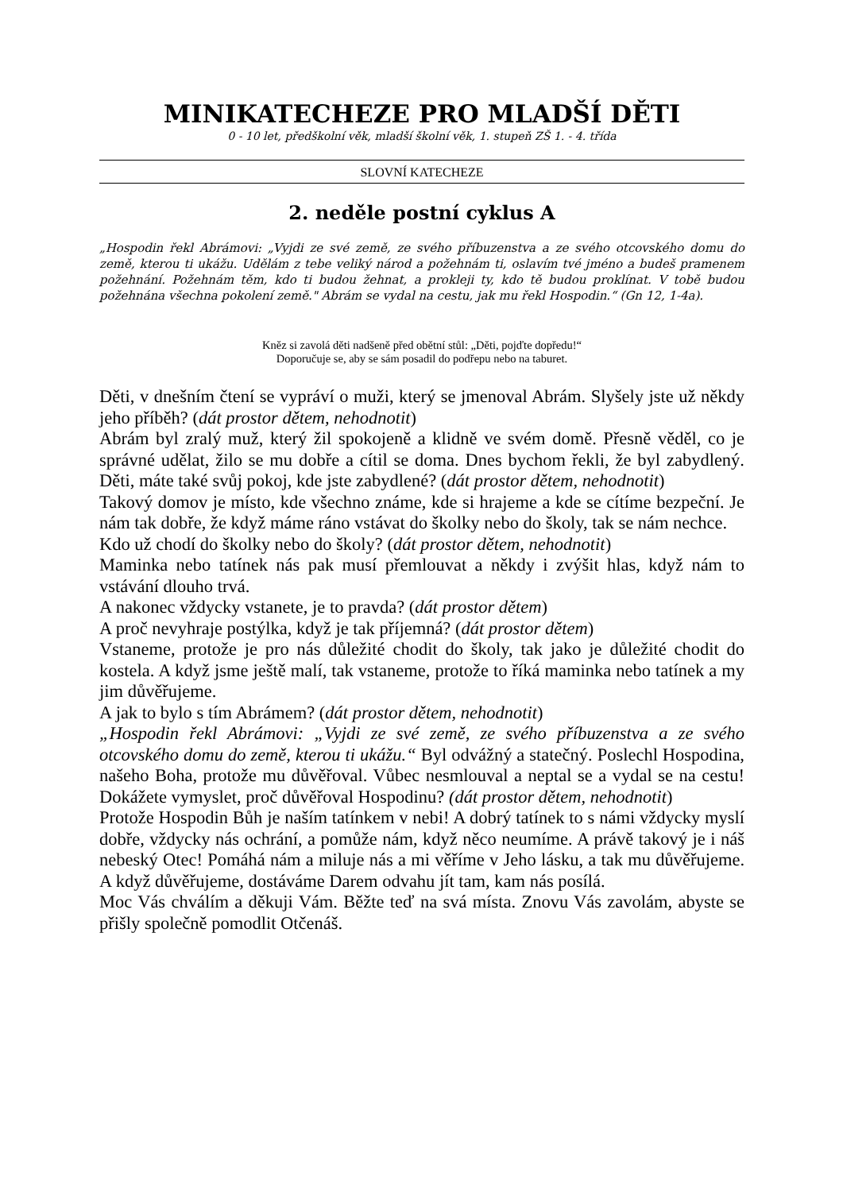MINIKATECHEZE PRO MLADŠÍ DĚTI
0 - 10 let, předškolní věk, mladší školní věk, 1. stupeň ZŠ 1. - 4. třída
SLOVNÍ KATECHEZE
2. neděle postní cyklus A
„Hospodin řekl Abrámovi: „Vyjdi ze své země, ze svého příbuzenstva a ze svého otcovského domu do země, kterou ti ukážu. Udělám z tebe veliký národ a požehnám ti, oslavím tvé jméno a budeš pramenem požehnání. Požehnám těm, kdo ti budou žehnat, a prokleji ty, kdo tě budou proklínat. V tobě budou požehnána všechna pokolení země." Abrám se vydal na cestu, jak mu řekl Hospodin.“ (Gn 12, 1-4a).
Kněz si zavolá děti nadšeně před obětní stůl: „Děti, pojďte dopředu!“
Doporučuje se, aby se sám posadil do podřepu nebo na taburet.
Děti, v dnešním čtení se vypráví o muži, který se jmenoval Abrám. Slyšely jste už někdy jeho příběh? (dát prostor dětem, nehodnotit)
Abrám byl zralý muž, který žil spokojeně a klidně ve svém domě. Přesně věděl, co je správné udělat, žilo se mu dobře a cítil se doma. Dnes bychom řekli, že byl zabydlený. Děti, máte také svůj pokoj, kde jste zabydlené? (dát prostor dětem, nehodnotit)
Takový domov je místo, kde všechno známe, kde si hrajeme a kde se cítíme bezpeční. Je nám tak dobře, že když máme ráno vstávat do školky nebo do školy, tak se nám nechce.
Kdo už chodí do školky nebo do školy? (dát prostor dětem, nehodnotit)
Maminka nebo tatínek nás pak musí přemlouvat a někdy i zvýšit hlas, když nám to vstávání dlouho trvá.
A nakonec vždycky vstanete, je to pravda? (dát prostor dětem)
A proč nevyhraje postýlka, když je tak příjemná? (dát prostor dětem)
Vstaneme, protože je pro nás důležité chodit do školy, tak jako je důležité chodit do kostela. A když jsme ještě malí, tak vstaneme, protože to říká maminka nebo tatínek a my jim důvěřujeme.
A jak to bylo s tím Abrámem? (dát prostor dětem, nehodnotit)
„Hospodin řekl Abrámovi: „Vyjdi ze své země, ze svého příbuzenstva a ze svého otcovského domu do země, kterou ti ukážu.“ Byl odvážný a statečný. Poslechl Hospodina, našeho Boha, protože mu důvěřoval. Vůbec nesmlouval a neptal se a vydal se na cestu! Dokážete vymyslet, proč důvěřoval Hospodinu? (dát prostor dětem, nehodnotit)
Protože Hospodin Bůh je naším tatínkem v nebi! A dobrý tatínek to s námi vždycky myslí dobře, vždycky nás ochrání, a pomůže nám, když něco neumíme. A právě takový je i náš nebeský Otec! Pomáhá nám a miluje nás a mi věříme v Jeho lásku, a tak mu důvěřujeme. A když důvěřujeme, dostáváme Darem odvahu jít tam, kam nás posílá.
Moc Vás chválím a děkuji Vám. Běžte teď na svá místa. Znovu Vás zavolám, abyste se přišly společně pomodlit Otčenáš.